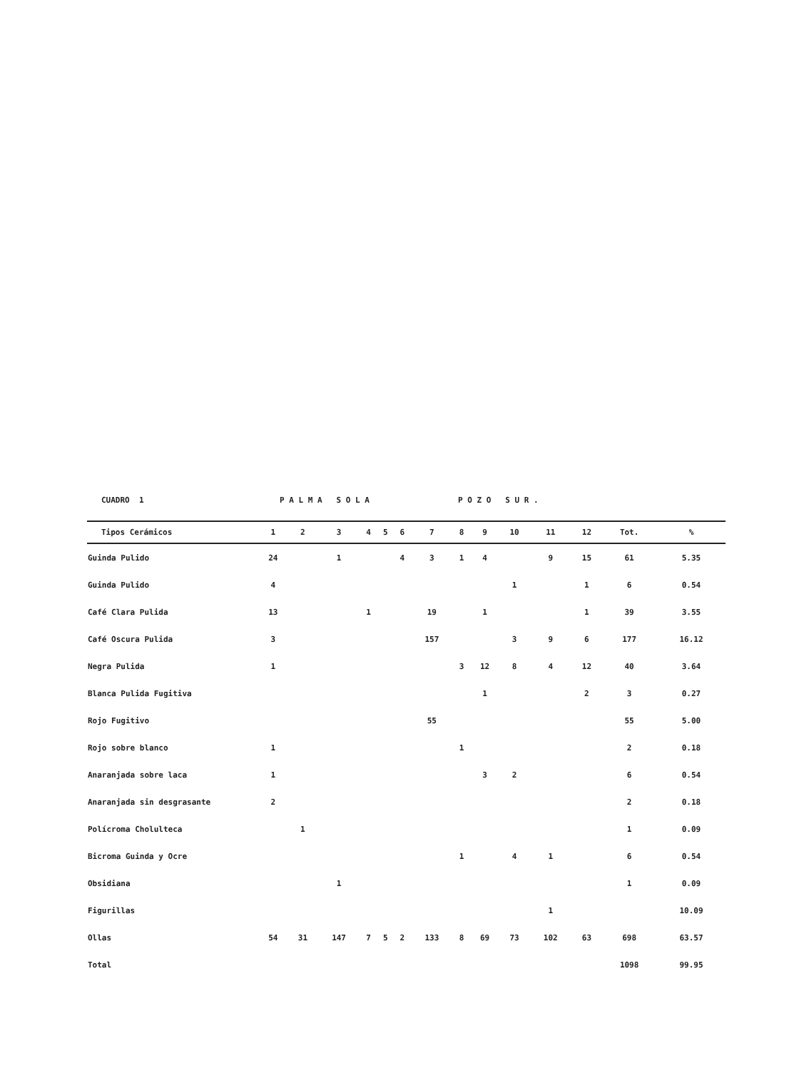CUADRO 1 P A L M A S O L A P O Z O S U R .
| Tipos Cerámicos | 1 | 2 | 3 | 4 | 5 | 6 | 7 | 8 | 9 | 10 | 11 | 12 | Tot. | % |
| --- | --- | --- | --- | --- | --- | --- | --- | --- | --- | --- | --- | --- | --- | --- |
| Guinda Pulido | 24 | | 1 | | | 4 | 3 | 1 | 4 | | 9 | 15 | 61 | 5.35 |
| Guinda Pulido | 4 | | | | | | | | | 1 | | 1 | 6 | 0.54 |
| Café Clara Pulida | 13 | | | 1 | | | 19 | | 1 | | | 1 | 39 | 3.55 |
| Café Oscura Pulida | 3 | | | | | | 157 | | | 3 | 9 | 6 | 177 | 16.12 |
| Negra Pulida | 1 | | | | | | | 3 | 12 | 8 | 4 | 12 | 40 | 3.64 |
| Blanca Pulida Fugitiva | | | | | | | | | 1 | | | 2 | 3 | 0.27 |
| Rojo Fugitivo | | | | | | | 55 | | | | | | 55 | 5.00 |
| Rojo sobre blanco | 1 | | | | | | | 1 | | | | | 2 | 0.18 |
| Anaranjada sobre laca | 1 | | | | | | | | 3 | 2 | | | 6 | 0.54 |
| Anaranjada sin desgrasante | 2 | | | | | | | | | | | | 2 | 0.18 |
| Polícroma Cholulteca | | 1 | | | | | | | | | | | 1 | 0.09 |
| Bicroma Guinda y Ocre | | | | | | | | 1 | | 4 | 1 | | 6 | 0.54 |
| Obsidiana | | | 1 | | | | | | | | | | 1 | 0.09 |
| Figurillas | | | | | | | | | | | 1 | | | 10.09 |
| Ollas | 54 | 31 | 147 | 7 | 5 | 2 | 133 | 8 | 69 | 73 | 102 | 63 | 698 | 63.57 |
| Total | | | | | | | | | | | | | 1098 | 99.95 |